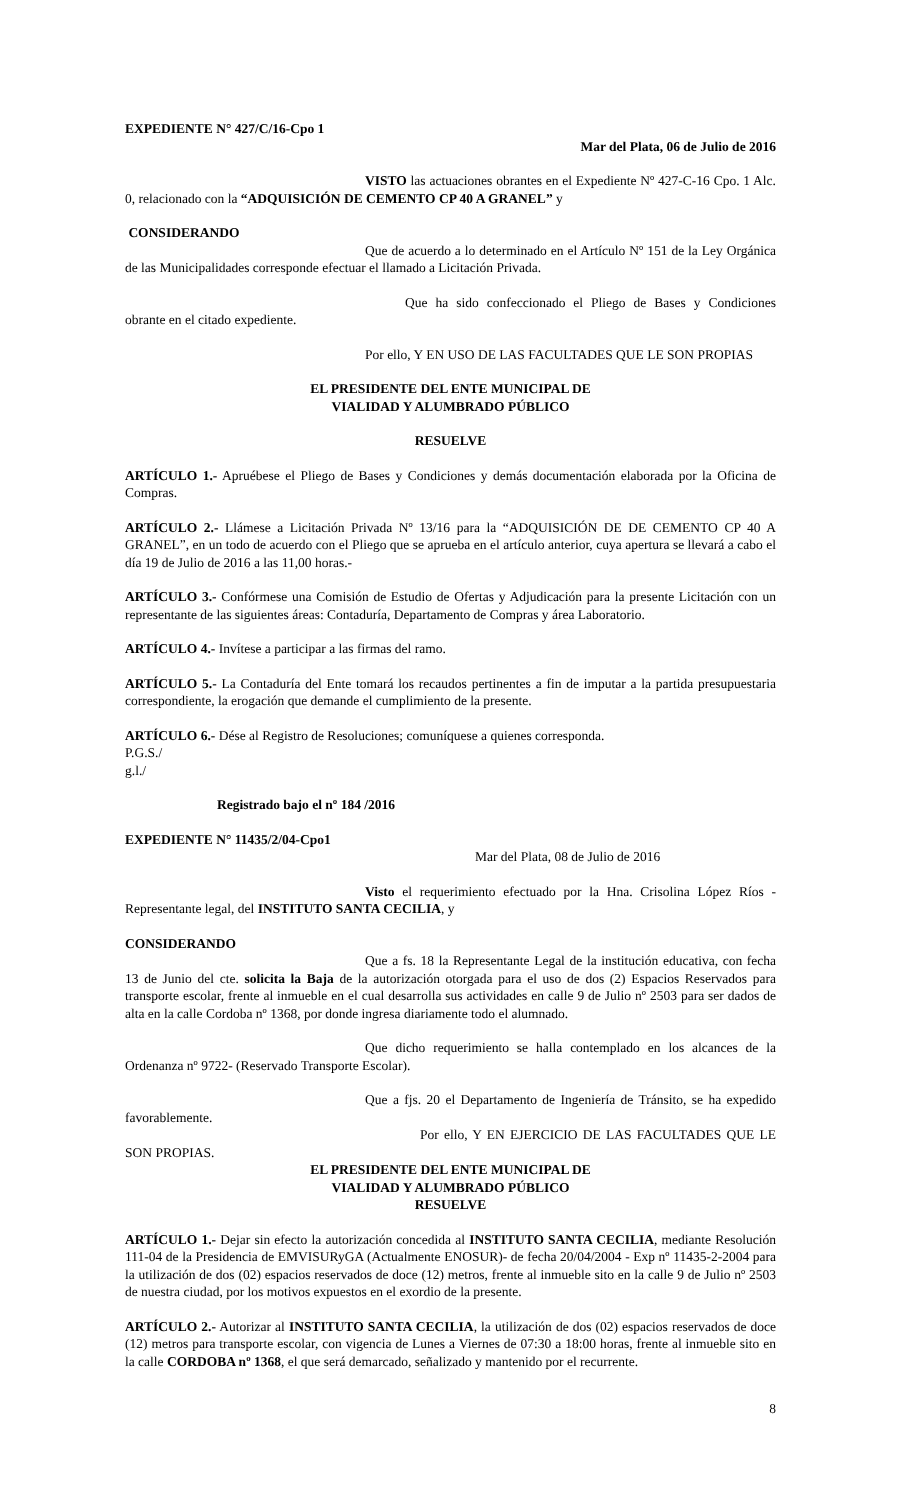EXPEDIENTE N° 427/C/16-Cpo 1
Mar del Plata, 06 de Julio de 2016
VISTO las actuaciones obrantes en el Expediente Nº 427-C-16 Cpo. 1 Alc. 0, relacionado con la “ADQUISICIÓN DE CEMENTO CP 40 A GRANEL” y
CONSIDERANDO
Que de acuerdo a lo determinado en el Artículo Nº 151 de la Ley Orgánica de las Municipalidades corresponde efectuar el llamado a Licitación Privada.
Que ha sido confeccionado el Pliego de Bases y Condiciones obrante en el citado expediente.
Por ello, Y EN USO DE LAS FACULTADES QUE LE SON PROPIAS
EL PRESIDENTE DEL ENTE MUNICIPAL DE
VIALIDAD Y ALUMBRADO PÚBLICO
RESUELVE
ARTÍCULO 1.- Apruébese el Pliego de Bases y Condiciones y demás documentación elaborada por la Oficina de Compras.
ARTÍCULO 2.- Llámese a Licitación Privada Nº 13/16 para la “ADQUISICIÓN DE DE CEMENTO CP 40 A GRANEL”, en un todo de acuerdo con el Pliego que se aprueba en el artículo anterior, cuya apertura se llevará a cabo el día 19 de Julio de 2016 a las 11,00 horas.-
ARTÍCULO 3.- Confórmese una Comisión de Estudio de Ofertas y Adjudicación para la presente Licitación con un representante de las siguientes áreas: Contaduría, Departamento de Compras y área Laboratorio.
ARTÍCULO 4.- Invítese a participar a las firmas del ramo.
ARTÍCULO 5.- La Contaduría del Ente tomará los recaudos pertinentes a fin de imputar a la partida presupuestaria correspondiente, la erogación que demande el cumplimiento de la presente.
ARTÍCULO 6.- Dése al Registro de Resoluciones; comuníquese a quienes corresponda.
P.G.S./
g.l./
Registrado bajo el nº 184 /2016
EXPEDIENTE N° 11435/2/04-Cpo1
Mar del Plata, 08 de Julio de 2016
Visto el requerimiento efectuado por la Hna. Crisolina López Ríos - Representante legal, del INSTITUTO SANTA CECILIA, y
CONSIDERANDO
Que a fs. 18 la Representante Legal de la institución educativa, con fecha 13 de Junio del cte. solicita la Baja de la autorización otorgada para el uso de dos (2) Espacios Reservados para transporte escolar, frente al inmueble en el cual desarrolla sus actividades en calle 9 de Julio nº 2503 para ser dados de alta en la calle Cordoba nº 1368, por donde ingresa diariamente todo el alumnado.
Que dicho requerimiento se halla contemplado en los alcances de la Ordenanza nº 9722- (Reservado Transporte Escolar).
Que a fjs. 20 el Departamento de Ingeniería de Tránsito, se ha expedido favorablemente.
Por ello, Y EN EJERCICIO DE LAS FACULTADES QUE LE SON PROPIAS.
EL PRESIDENTE DEL ENTE MUNICIPAL DE
VIALIDAD Y ALUMBRADO PÚBLICO
RESUELVE
ARTÍCULO 1.- Dejar sin efecto la autorización concedida al INSTITUTO SANTA CECILIA, mediante Resolución 111-04 de la Presidencia de EMVISURyGA (Actualmente ENOSUR)- de fecha 20/04/2004 - Exp nº 11435-2-2004 para la utilización de dos (02) espacios reservados de doce (12) metros, frente al inmueble sito en la calle 9 de Julio nº 2503 de nuestra ciudad, por los motivos expuestos en el exordio de la presente.
ARTÍCULO 2.- Autorizar al INSTITUTO SANTA CECILIA, la utilización de dos (02) espacios reservados de doce (12) metros para transporte escolar, con vigencia de Lunes a Viernes de 07:30 a 18:00 horas, frente al inmueble sito en la calle CORDOBA nº 1368, el que será demarcado, señalizado y mantenido por el recurrente.
8